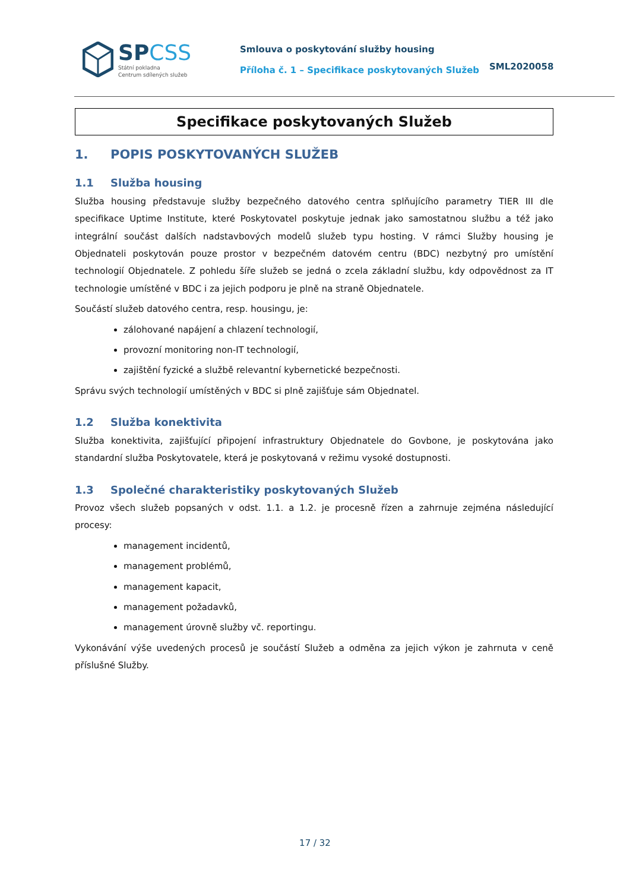SPCSS
Státní pokladna
Centrum sdílených služeb
Smlouva o poskytování služby housing
Příloha č. 1 – Specifikace poskytovaných Služeb
SML2020058
Specifikace poskytovaných Služeb
1. POPIS POSKYTOVANÝCH SLUŽEB
1.1 Služba housing
Služba housing představuje služby bezpečného datového centra splňujícího parametry TIER III dle specifikace Uptime Institute, které Poskytovatel poskytuje jednak jako samostatnou službu a též jako integrální součást dalších nadstavbových modelů služeb typu hosting. V rámci Služby housing je Objednateli poskytován pouze prostor v bezpečném datovém centru (BDC) nezbytný pro umístění technologií Objednatele. Z pohledu šíře služeb se jedná o zcela základní službu, kdy odpovědnost za IT technologie umístěné v BDC i za jejich podporu je plně na straně Objednatele.
Součástí služeb datového centra, resp. housingu, je:
zálohované napájení a chlazení technologií,
provozní monitoring non-IT technologií,
zajištění fyzické a službě relevantní kybernetické bezpečnosti.
Správu svých technologií umístěných v BDC si plně zajišťuje sám Objednatel.
1.2 Služba konektivita
Služba konektivita, zajišťující připojení infrastruktury Objednatele do Govbone, je poskytována jako standardní služba Poskytovatele, která je poskytovaná v režimu vysoké dostupnosti.
1.3 Společné charakteristiky poskytovaných Služeb
Provoz všech služeb popsaných v odst. 1.1. a 1.2. je procesně řízen a zahrnuje zejména následující procesy:
management incidentů,
management problémů,
management kapacit,
management požadavků,
management úrovně služby vč. reportingu.
Vykonávání výše uvedených procesů je součástí Služeb a odměna za jejich výkon je zahrnuta v ceně příslušné Služby.
17 / 32